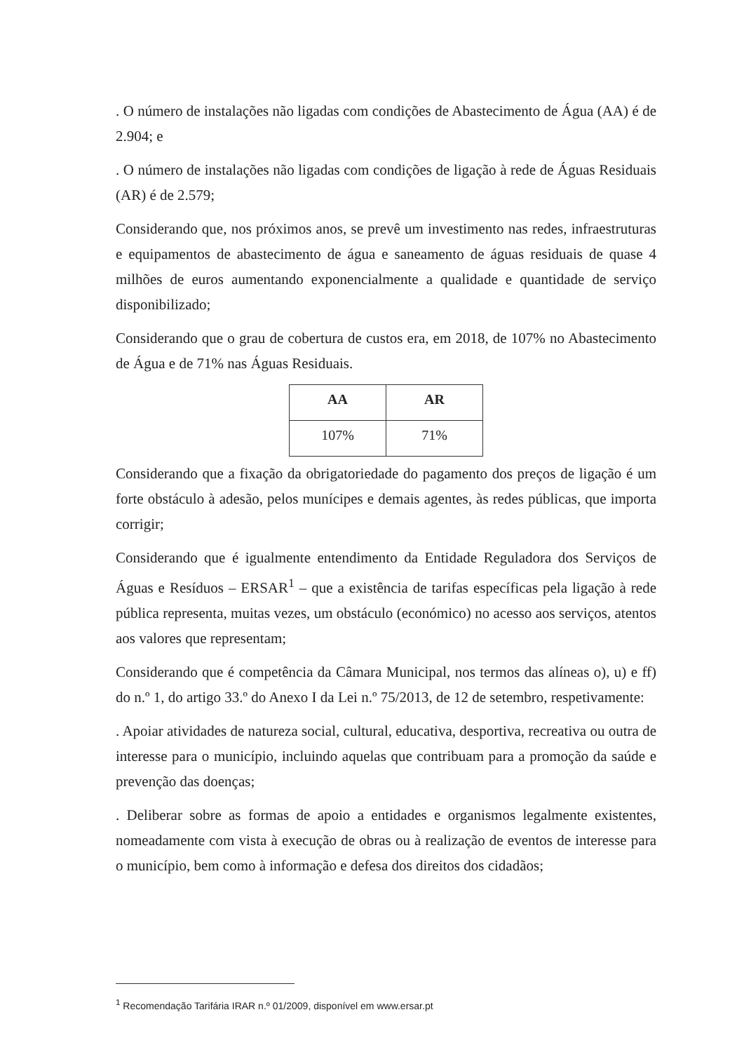. O número de instalações não ligadas com condições de Abastecimento de Água (AA) é de 2.904; e
. O número de instalações não ligadas com condições de ligação à rede de Águas Residuais (AR) é de 2.579;
Considerando que, nos próximos anos, se prevê um investimento nas redes, infraestruturas e equipamentos de abastecimento de água e saneamento de águas residuais de quase 4 milhões de euros aumentando exponencialmente a qualidade e quantidade de serviço disponibilizado;
Considerando que o grau de cobertura de custos era, em 2018, de 107% no Abastecimento de Água e de 71% nas Águas Residuais.
| AA | AR |
| --- | --- |
| 107% | 71% |
Considerando que a fixação da obrigatoriedade do pagamento dos preços de ligação é um forte obstáculo à adesão, pelos munícipes e demais agentes, às redes públicas, que importa corrigir;
Considerando que é igualmente entendimento da Entidade Reguladora dos Serviços de Águas e Resíduos – ERSAR<sup>1</sup> – que a existência de tarifas específicas pela ligação à rede pública representa, muitas vezes, um obstáculo (económico) no acesso aos serviços, atentos aos valores que representam;
Considerando que é competência da Câmara Municipal, nos termos das alíneas o), u) e ff) do n.º 1, do artigo 33.º do Anexo I da Lei n.º 75/2013, de 12 de setembro, respetivamente:
. Apoiar atividades de natureza social, cultural, educativa, desportiva, recreativa ou outra de interesse para o município, incluindo aquelas que contribuam para a promoção da saúde e prevenção das doenças;
. Deliberar sobre as formas de apoio a entidades e organismos legalmente existentes, nomeadamente com vista à execução de obras ou à realização de eventos de interesse para o município, bem como à informação e defesa dos direitos dos cidadãos;
<sup>1</sup> Recomendação Tarifária IRAR n.º 01/2009, disponível em www.ersar.pt